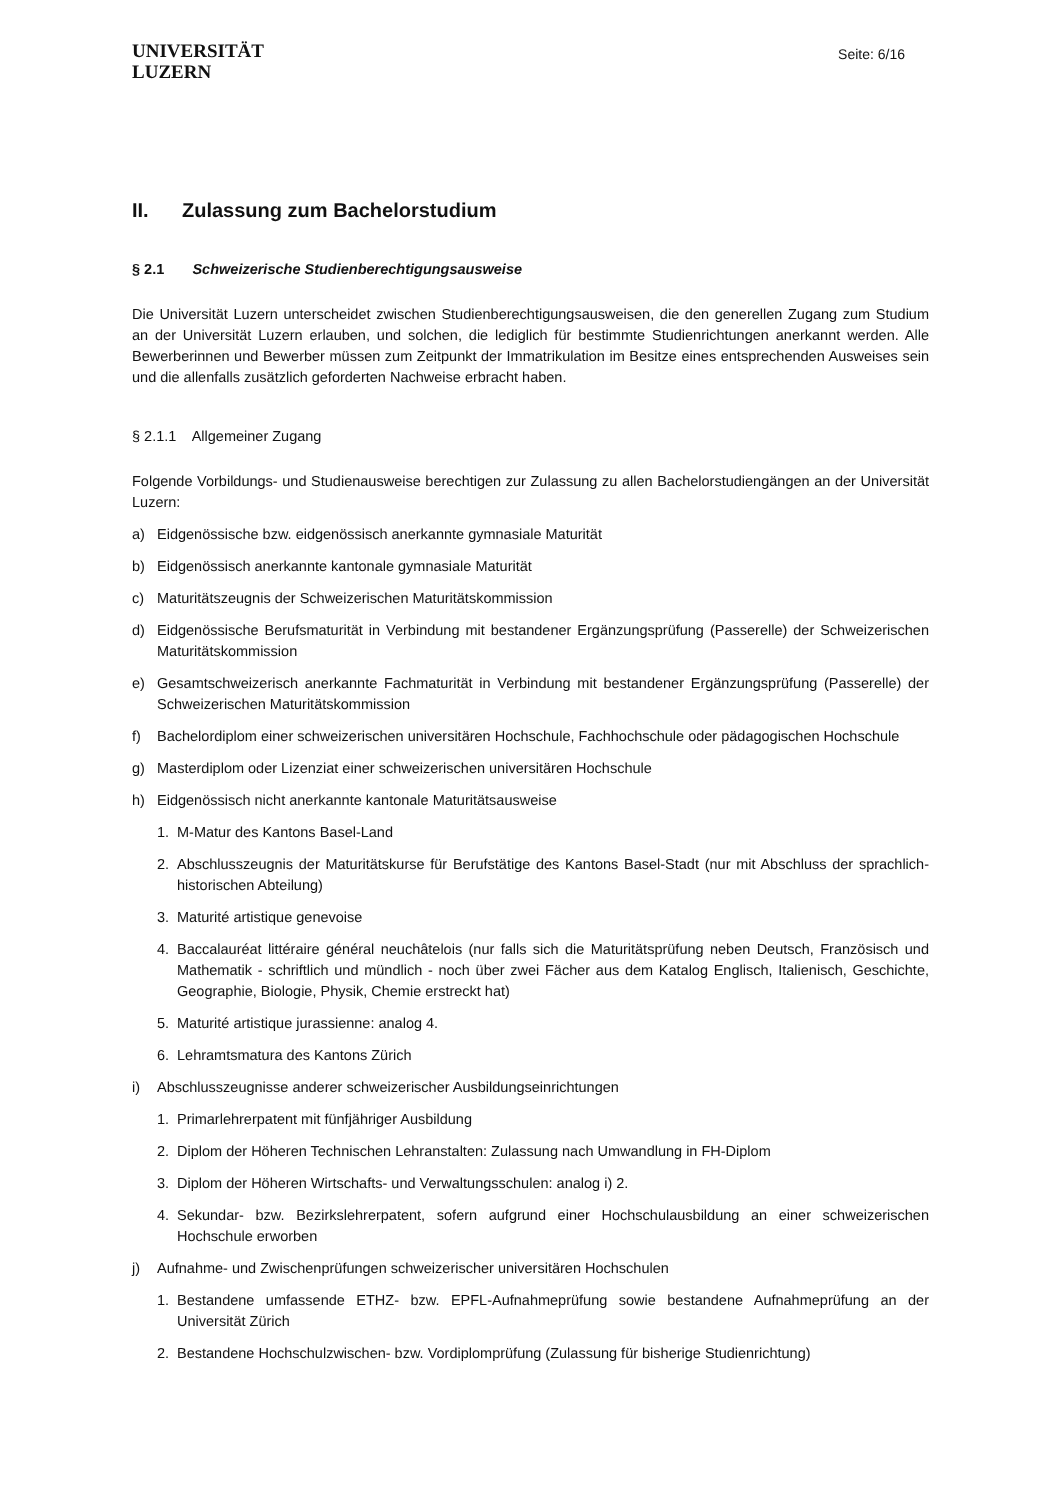UNIVERSITÄT
LUZERN
Seite: 6/16
II. Zulassung zum Bachelorstudium
§ 2.1 Schweizerische Studienberechtigungsausweise
Die Universität Luzern unterscheidet zwischen Studienberechtigungsausweisen, die den generellen Zugang zum Studium an der Universität Luzern erlauben, und solchen, die lediglich für bestimmte Studienrichtungen anerkannt werden. Alle Bewerberinnen und Bewerber müssen zum Zeitpunkt der Immatrikulation im Besitze eines entsprechenden Ausweises sein und die allenfalls zusätzlich geforderten Nachweise erbracht haben.
§ 2.1.1 Allgemeiner Zugang
Folgende Vorbildungs- und Studienausweise berechtigen zur Zulassung zu allen Bachelorstudiengängen an der Universität Luzern:
a) Eidgenössische bzw. eidgenössisch anerkannte gymnasiale Maturität
b) Eidgenössisch anerkannte kantonale gymnasiale Maturität
c) Maturitätszeugnis der Schweizerischen Maturitätskommission
d) Eidgenössische Berufsmaturität in Verbindung mit bestandener Ergänzungsprüfung (Passerelle) der Schweizerischen Maturitätskommission
e) Gesamtschweizerisch anerkannte Fachmaturität in Verbindung mit bestandener Ergänzungsprüfung (Passerelle) der Schweizerischen Maturitätskommission
f) Bachelordiplom einer schweizerischen universitären Hochschule, Fachhochschule oder pädagogischen Hochschule
g) Masterdiplom oder Lizenziat einer schweizerischen universitären Hochschule
h) Eidgenössisch nicht anerkannte kantonale Maturitätsausweise
1. M-Matur des Kantons Basel-Land
2. Abschlusszeugnis der Maturitätskurse für Berufstätige des Kantons Basel-Stadt (nur mit Abschluss der sprachlich-historischen Abteilung)
3. Maturité artistique genevoise
4. Baccalauréat littéraire général neuchâtelois (nur falls sich die Maturitätsprüfung neben Deutsch, Französisch und Mathematik - schriftlich und mündlich - noch über zwei Fächer aus dem Katalog Englisch, Italienisch, Geschichte, Geographie, Biologie, Physik, Chemie erstreckt hat)
5. Maturité artistique jurassienne: analog 4.
6. Lehramtsmatura des Kantons Zürich
i) Abschlusszeugnisse anderer schweizerischer Ausbildungseinrichtungen
1. Primarlehrerpatent mit fünfjähriger Ausbildung
2. Diplom der Höheren Technischen Lehranstalten: Zulassung nach Umwandlung in FH-Diplom
3. Diplom der Höheren Wirtschafts- und Verwaltungsschulen: analog i) 2.
4. Sekundar- bzw. Bezirkslehrerpatent, sofern aufgrund einer Hochschulausbildung an einer schweizerischen Hochschule erworben
j) Aufnahme- und Zwischenprüfungen schweizerischer universitären Hochschulen
1. Bestandene umfassende ETHZ- bzw. EPFL-Aufnahmeprüfung sowie bestandene Aufnahmeprüfung an der Universität Zürich
2. Bestandene Hochschulzwischen- bzw. Vordiplomprüfung (Zulassung für bisherige Studienrichtung)